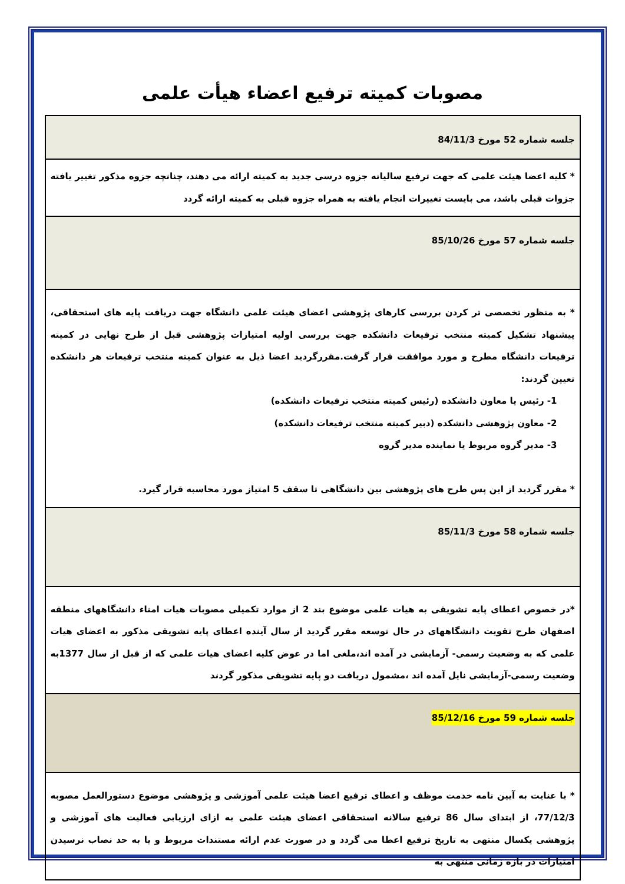مصوبات کمیته ترفیع اعضاء هیأت علمی
| جلسه شماره 52 مورخ 84/11/3 |
| * کلیه اعضا هیئت علمی که جهت ترفیع سالیانه جزوه درسی جدید به کمیته ارائه می دهند، چنانچه جزوه مذکور تغییر یافته جزوات قبلی باشد، می بایست تغییرات انجام یافته به همراه جزوه قبلی به کمیته ارائه گردد |
| جلسه شماره 57 مورخ 85/10/26 |
| * به منظور تخصصی تر کردن بررسی کارهای پژوهشی اعضای هیئت علمی دانشگاه جهت دریافت پایه های استحقاقی، پیشنهاد تشکیل کمیته منتخب ترفیعات دانشکده جهت بررسی اولیه امتیازات پژوهشی قبل از طرح نهایی در کمیته ترفیعات دانشگاه مطرح و مورد موافقت قرار گرفت.مقررگردید اعضا ذیل به عنوان کمیته منتخب ترفیعات هر دانشکده تعیین گردند: 1- رئیس یا معاون دانشکده (رئیس کمیته منتخب ترفیعات دانشکده) 2- معاون پژوهشی دانشکده (دبیر کمیته منتخب ترفیعات دانشکده) 3- مدیر گروه مربوط یا نماینده مدیر گروه * مقرر گردید از این پس طرح های پژوهشی بین دانشگاهی تا سقف 5 امتیاز مورد محاسبه قرار گیرد. |
| جلسه شماره 58 مورخ 85/11/3 |
| *در خصوص اعطای پایه تشویقی به هیات علمی موضوع بند 2 از موارد تکمیلی مصوبات هیات امناء دانشگاههای منطقه اصفهان طرح تقویت دانشگاههای در حال توسعه مقرر گردید از سال آینده اعطای پایه تشویقی مذکور به اعضای هیات علمی که به وضعیت رسمی- آزمایشی در آمده اند،ملغی اما در عوض کلیه اعضای هیات علمی که از قبل از سال 1377به وضعیت رسمی-آزمایشی نایل آمده اند ،مشمول دریافت دو پایه تشویقی مذکور گردند |
| جلسه شماره 59 مورخ 85/12/16 |
| * با عنایت به آیین نامه خدمت موظف و اعطای ترفیع اعضا هیئت علمی آموزشی و پژوهشی موضوع دستورالعمل مصوبه 77/12/3، از ابتدای سال 86 ترفیع سالانه استحقاقی اعضای هیئت علمی به ازای ارزیابی فعالیت های آموزشی و پژوهشی یکسال منتهی به تاریخ ترفیع اعطا می گردد و در صورت عدم ارائه مستندات مربوط و یا به حد نصاب نرسیدن امتیازات در بازه زمانی منتهی به |